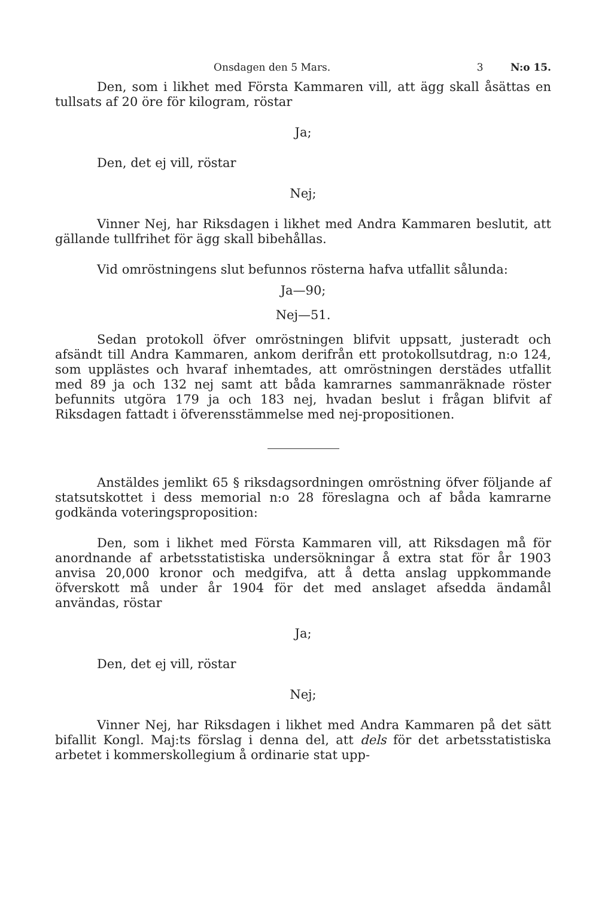Onsdagen den 5 Mars. 3 N:o 15.
Den, som i likhet med Första Kammaren vill, att ägg skall åsättas en tullsats af 20 öre för kilogram, röstar
Ja;
Den, det ej vill, röstar
Nej;
Vinner Nej, har Riksdagen i likhet med Andra Kammaren beslutit, att gällande tullfrihet för ägg skall bibehållas.
Vid omröstningens slut befunnos rösterna hafva utfallit sålunda:
Ja—90;
Nej—51.
Sedan protokoll öfver omröstningen blifvit uppsatt, justeradt och afsändt till Andra Kammaren, ankom derifrån ett protokollsutdrag, n:o 124, som upplästes och hvaraf inhemtades, att omröstningen derstädes utfallit med 89 ja och 132 nej samt att båda kamrarnes sammanräknade röster befunnits utgöra 179 ja och 183 nej, hvadan beslut i frågan blifvit af Riksdagen fattadt i öfverensstämmelse med nej-propositionen.
Anstäldes jemlikt 65 § riksdagsordningen omröstning öfver följande af statsutskottet i dess memorial n:o 28 föreslagna och af båda kamrarne godkända voteringsproposition:
Den, som i likhet med Första Kammaren vill, att Riksdagen må för anordnande af arbetsstatistiska undersökningar å extra stat för år 1903 anvisa 20,000 kronor och medgifva, att å detta anslag uppkommande öfverskott må under år 1904 för det med anslaget afsedda ändamål användas, röstar
Ja;
Den, det ej vill, röstar
Nej;
Vinner Nej, har Riksdagen i likhet med Andra Kammaren på det sätt bifallit Kongl. Maj:ts förslag i denna del, att dels för det arbetsstatistiska arbetet i kommerskollegium å ordinarie stat upp-